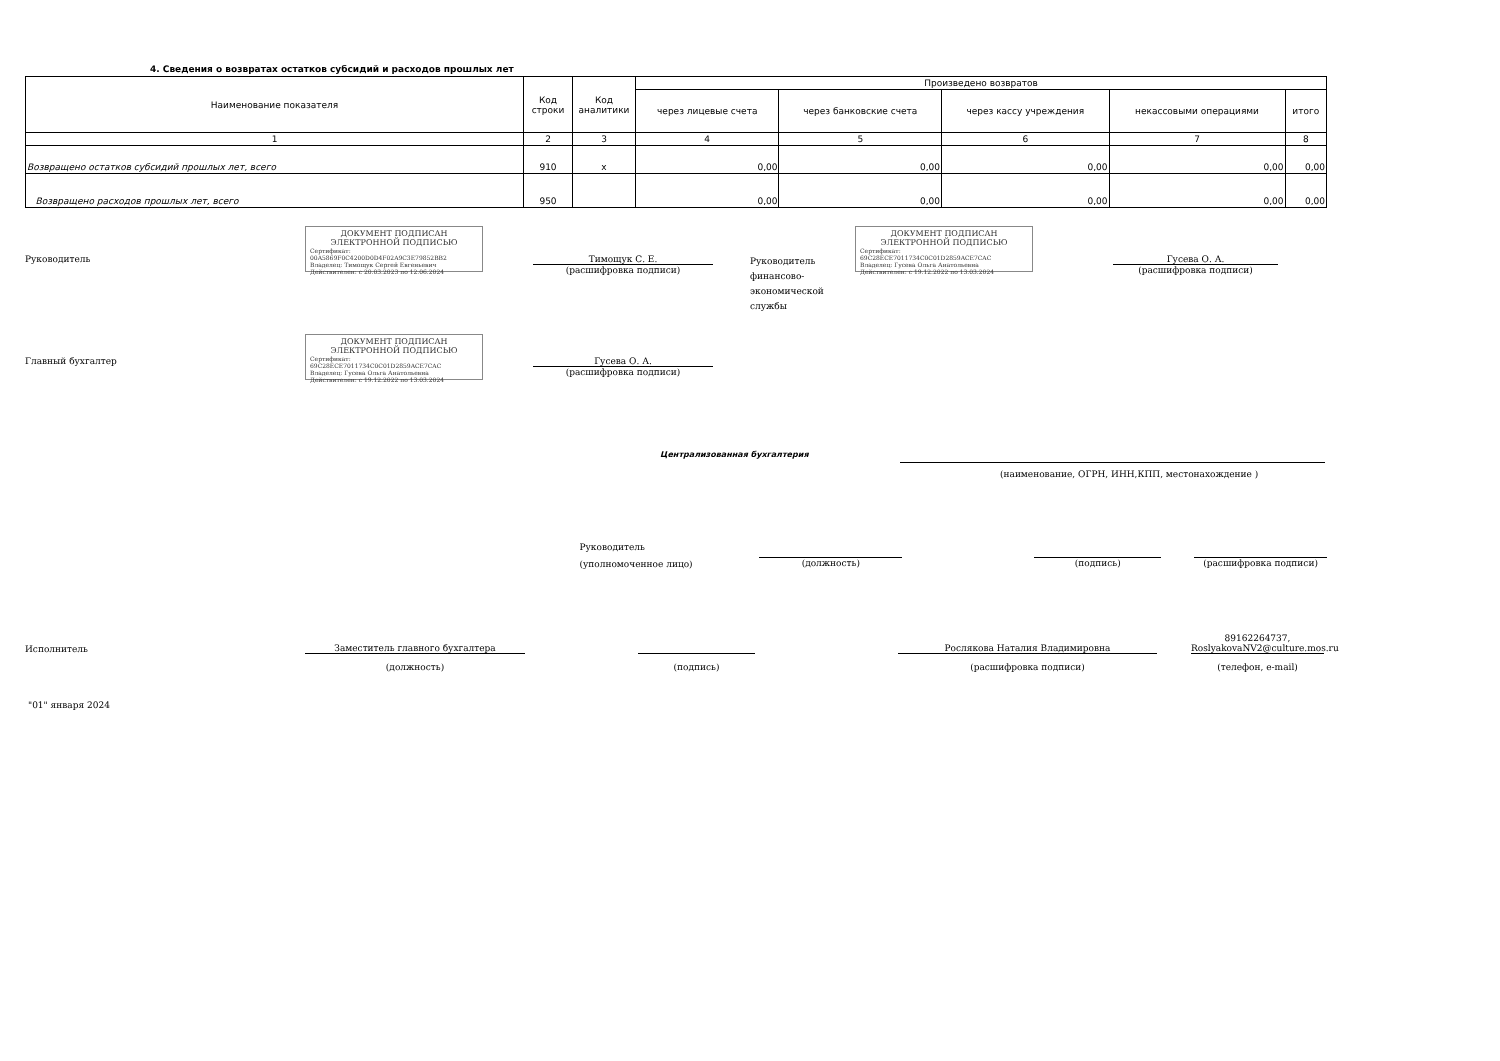4. Сведения о возвратах остатков субсидий и расходов прошлых лет
| Наименование показателя | Код строки | Код аналитики | Произведено возвратов | | | | |
| --- | --- | --- | --- | --- | --- | --- | --- |
| | | | через лицевые счета | через банковские счета | через кассу учреждения | некассовыми операциями | итого |
| 1 | 2 | 3 | 4 | 5 | 6 | 7 | 8 |
| Возвращено остатков субсидий прошлых лет, всего | 910 | x | 0,00 | 0,00 | 0,00 | 0,00 | 0,00 |
| Возвращено расходов прошлых лет, всего | 950 | | 0,00 | 0,00 | 0,00 | 0,00 | 0,00 |
Руководитель
ДОКУМЕНТ ПОДПИСАН
ЭЛЕКТРОННОЙ ПОДПИСЬЮ
Сертификат: 00A5869F0C4200D0D4F02A9C3E79852BB2
Владелец: Тимощук Сергей Евгеньевич
Действителен: с 20.03.2023 по 12.06.2024
Тимощук С. Е.
(расшифровка подписи)
Руководитель финансово-экономической службы
ДОКУМЕНТ ПОДПИСАН
ЭЛЕКТРОННОЙ ПОДПИСЬЮ
Сертификат: 69C28ECE7011734C0C01D2859ACE7CAC
Владелец: Гусева Ольга Анатольевна
Действителен: с 19.12.2022 по 13.03.2024
Гусева О. А.
(расшифровка подписи)
Главный бухгалтер
ДОКУМЕНТ ПОДПИСАН
ЭЛЕКТРОННОЙ ПОДПИСЬЮ
Сертификат: 69C28ECE7011734C0C01D2859ACE7CAC
Владелец: Гусева Ольга Анатольевна
Действителен: с 19.12.2022 по 13.03.2024
Гусева О. А.
(расшифровка подписи)
Централизованная бухгалтерия
(наименование, ОГРН, ИНН,КПП, местонахождение )
Руководитель
(уполномоченное лицо)
(должность) (подпись) (расшифровка подписи)
Исполнитель
Заместитель главного бухгалтера
Рослякова Наталия Владимировна
89162264737, RoslyakovaNV2@culture.mos.ru
(должность) (подпись) (расшифровка подписи) (телефон, e-mail)
"01" января 2024